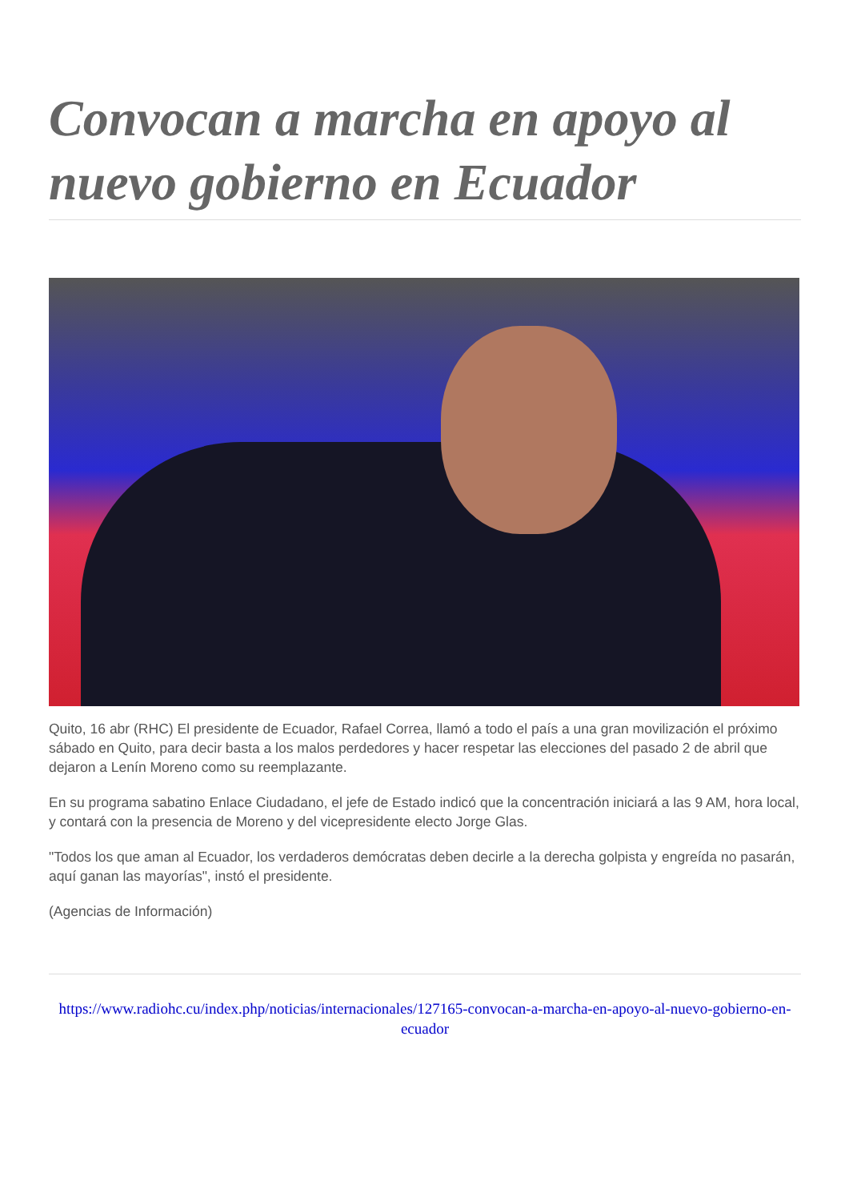Convocan a marcha en apoyo al nuevo gobierno en Ecuador
Quito, 16 abr (RHC) El presidente de Ecuador, Rafael Correa, llamó a todo el país a una gran movilización el próximo sábado en Quito, para decir basta a los malos perdedores y hacer respetar las elecciones del pasado 2 de abril que dejaron a Lenín Moreno como su reemplazante.
En su programa sabatino Enlace Ciudadano, el jefe de Estado indicó que la concentración iniciará a las 9 AM, hora local, y contará con la presencia de Moreno y del vicepresidente electo Jorge Glas.
"Todos los que aman al Ecuador, los verdaderos demócratas deben decirle a la derecha golpista y engreída no pasarán, aquí ganan las mayorías", instó el presidente.
(Agencias de Información)
https://www.radiohc.cu/index.php/noticias/internacionales/127165-convocan-a-marcha-en-apoyo-al-nuevo-gobierno-en-ecuador